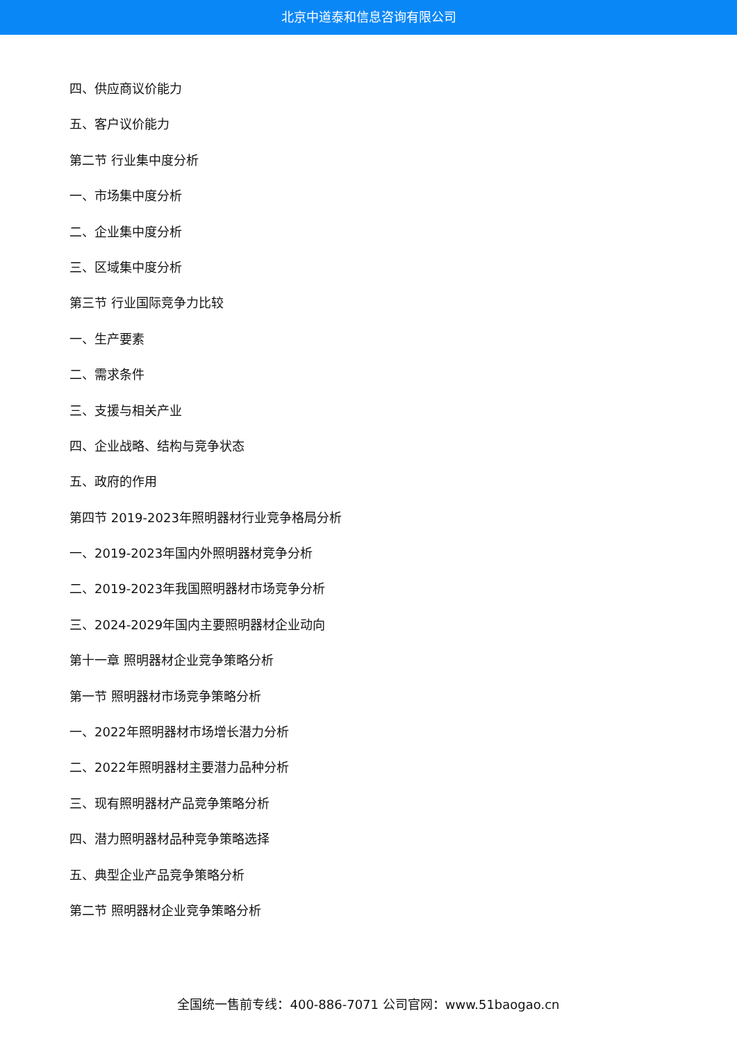北京中道泰和信息咨询有限公司
四、供应商议价能力
五、客户议价能力
第二节 行业集中度分析
一、市场集中度分析
二、企业集中度分析
三、区域集中度分析
第三节 行业国际竞争力比较
一、生产要素
二、需求条件
三、支援与相关产业
四、企业战略、结构与竞争状态
五、政府的作用
第四节 2019-2023年照明器材行业竞争格局分析
一、2019-2023年国内外照明器材竞争分析
二、2019-2023年我国照明器材市场竞争分析
三、2024-2029年国内主要照明器材企业动向
第十一章 照明器材企业竞争策略分析
第一节 照明器材市场竞争策略分析
一、2022年照明器材市场增长潜力分析
二、2022年照明器材主要潜力品种分析
三、现有照明器材产品竞争策略分析
四、潜力照明器材品种竞争策略选择
五、典型企业产品竞争策略分析
第二节 照明器材企业竞争策略分析
全国统一售前专线：400-886-7071 公司官网：www.51baogao.cn